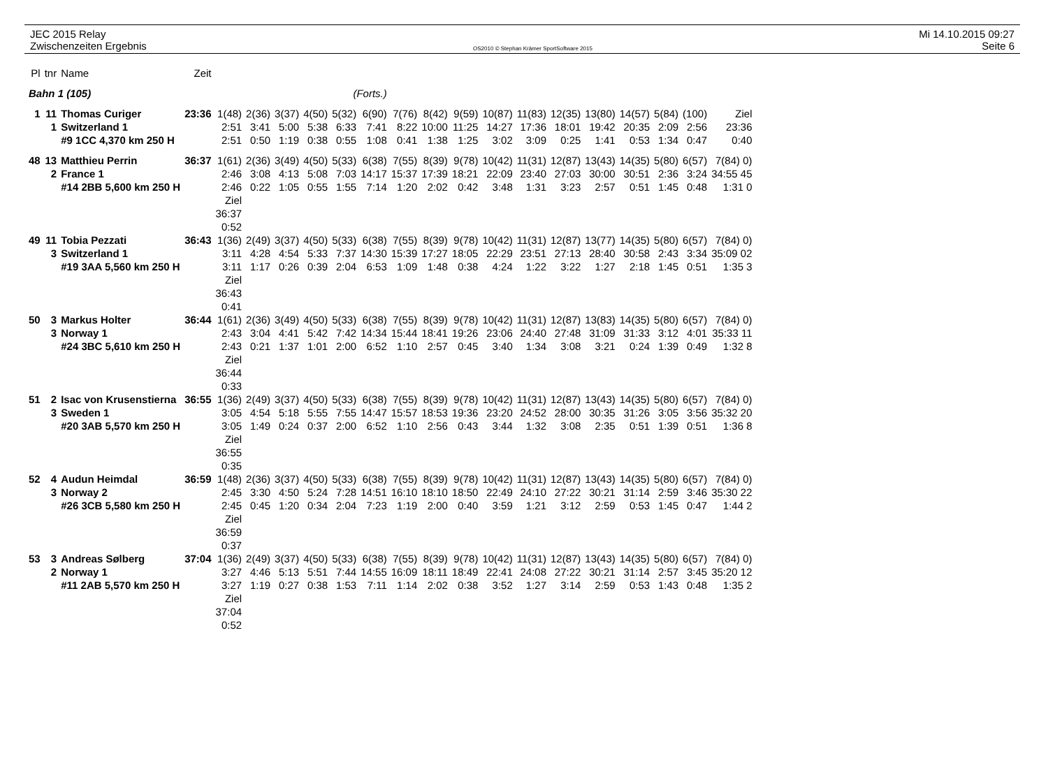JEC 2015 Relay
Zwischenzeiten Ergebnis
OS2010 © Stephan Krämer SportSoftware 2015
Mi 14.10.2015 09:27
Seite 6
| Pl | tnr | Name | Zeit | | | | | | | | | | | | | | | | | |
| Bahn 1 (105) | | | | | | | | (Forts.) | | | | | | | | | | | | |
| 1 | 11 | Thomas Curiger | 23:36 | 1(48) | 2(36) | 3(37) | 4(50) | 5(32) | 6(90) | 7(76) | 8(42) | 9(59) | 10(87) | 11(83) | 12(35) | 13(80) | 14(57) | 5(84) | (100) | Ziel |
| | 1 | Switzerland 1 | | 2:51 | 3:41 | 5:00 | 5:38 | 6:33 | 7:41 | 8:22 | 10:00 | 11:25 | 14:27 | 17:36 | 18:01 | 19:42 | 20:35 | 2:09 | 2:56 | 23:36 |
| | | #9 1CC 4,370 km 250 H | | 2:51 | 0:50 | 1:19 | 0:38 | 0:55 | 1:08 | 0:41 | 1:38 | 1:25 | 3:02 | 3:09 | 0:25 | 1:41 | 0:53 | 1:34 | 0:47 | 0:40 |
| 48 | 13 | Matthieu Perrin | 36:37 | 1(61) | 2(36) | 3(49) | 4(50) | 5(33) | 6(38) | 7(55) | 8(39) | 9(78) | 10(42) | 11(31) | 12(87) | 13(43) | 14(35) | 5(80) | 6(57) | 7(84) 0) |
| | 2 | France 1 | | 2:46 | 3:08 | 4:13 | 5:08 | 7:03 | 14:17 | 15:37 | 17:39 | 18:21 | 22:09 | 23:40 | 27:03 | 30:00 | 30:51 | 2:36 | 3:24 | 34:55 45 |
| | | #14 2BB 5,600 km 250 H | | 2:46 | 0:22 | 1:05 | 0:55 | 1:55 | 7:14 | 1:20 | 2:02 | 0:42 | 3:48 | 1:31 | 3:23 | 2:57 | 0:51 | 1:45 | 0:48 | 1:31 0 |
| | | | | Ziel 36:37 0:52 | | | | | | | | | | | | | | | | |
| 49 | 11 | Tobia Pezzati | 36:43 | 1(36) | 2(49) | 3(37) | 4(50) | 5(33) | 6(38) | 7(55) | 8(39) | 9(78) | 10(42) | 11(31) | 12(87) | 13(77) | 14(35) | 5(80) | 6(57) | 7(84) 0) |
| | 3 | Switzerland 1 | | 3:11 | 4:28 | 4:54 | 5:33 | 7:37 | 14:30 | 15:39 | 17:27 | 18:05 | 22:29 | 23:51 | 27:13 | 28:40 | 30:58 | 2:43 | 3:34 | 35:09 02 |
| | | #19 3AA 5,560 km 250 H | | 3:11 | 1:17 | 0:26 | 0:39 | 2:04 | 6:53 | 1:09 | 1:48 | 0:38 | 4:24 | 1:22 | 3:22 | 1:27 | 2:18 | 1:45 | 0:51 | 1:35 3 |
| | | | | Ziel 36:43 0:41 | | | | | | | | | | | | | | | | |
| 50 | 3 | Markus Holter | 36:44 | 1(61) | 2(36) | 3(49) | 4(50) | 5(33) | 6(38) | 7(55) | 8(39) | 9(78) | 10(42) | 11(31) | 12(87) | 13(83) | 14(35) | 5(80) | 6(57) | 7(84) 0) |
| | 3 | Norway 1 | | 2:43 | 3:04 | 4:41 | 5:42 | 7:42 | 14:34 | 15:44 | 18:41 | 19:26 | 23:06 | 24:40 | 27:48 | 31:09 | 31:33 | 3:12 | 4:01 | 35:33 11 |
| | | #24 3BC 5,610 km 250 H | | 2:43 | 0:21 | 1:37 | 1:01 | 2:00 | 6:52 | 1:10 | 2:57 | 0:45 | 3:40 | 1:34 | 3:08 | 3:21 | 0:24 | 1:39 | 0:49 | 1:32 8 |
| | | | | Ziel 36:44 0:33 | | | | | | | | | | | | | | | | |
| 51 | 2 | Isac von Krusenstierna | 36:55 | 1(36) | 2(49) | 3(37) | 4(50) | 5(33) | 6(38) | 7(55) | 8(39) | 9(78) | 10(42) | 11(31) | 12(87) | 13(43) | 14(35) | 5(80) | 6(57) | 7(84) 0) |
| | 3 | Sweden 1 | | 3:05 | 4:54 | 5:18 | 5:55 | 7:55 | 14:47 | 15:57 | 18:53 | 19:36 | 23:20 | 24:52 | 28:00 | 30:35 | 31:26 | 3:05 | 3:56 | 35:32 20 |
| | | #20 3AB 5,570 km 250 H | | 3:05 | 1:49 | 0:24 | 0:37 | 2:00 | 6:52 | 1:10 | 2:56 | 0:43 | 3:44 | 1:32 | 3:08 | 2:35 | 0:51 | 1:39 | 0:51 | 1:36 8 |
| | | | | Ziel 36:55 0:35 | | | | | | | | | | | | | | | | |
| 52 | 4 | Audun Heimdal | 36:59 | 1(48) | 2(36) | 3(37) | 4(50) | 5(33) | 6(38) | 7(55) | 8(39) | 9(78) | 10(42) | 11(31) | 12(87) | 13(43) | 14(35) | 5(80) | 6(57) | 7(84) 0) |
| | 3 | Norway 2 | | 2:45 | 3:30 | 4:50 | 5:24 | 7:28 | 14:51 | 16:10 | 18:10 | 18:50 | 22:49 | 24:10 | 27:22 | 30:21 | 31:14 | 2:59 | 3:46 | 35:30 22 |
| | | #26 3CB 5,580 km 250 H | | 2:45 | 0:45 | 1:20 | 0:34 | 2:04 | 7:23 | 1:19 | 2:00 | 0:40 | 3:59 | 1:21 | 3:12 | 2:59 | 0:53 | 1:45 | 0:47 | 1:44 2 |
| | | | | Ziel 36:59 0:37 | | | | | | | | | | | | | | | | |
| 53 | 3 | Andreas Sølberg | 37:04 | 1(36) | 2(49) | 3(37) | 4(50) | 5(33) | 6(38) | 7(55) | 8(39) | 9(78) | 10(42) | 11(31) | 12(87) | 13(43) | 14(35) | 5(80) | 6(57) | 7(84) 0) |
| | 2 | Norway 1 | | 3:27 | 4:46 | 5:13 | 5:51 | 7:44 | 14:55 | 16:09 | 18:11 | 18:49 | 22:41 | 24:08 | 27:22 | 30:21 | 31:14 | 2:57 | 3:45 | 35:20 12 |
| | | #11 2AB 5,570 km 250 H | | 3:27 | 1:19 | 0:27 | 0:38 | 1:53 | 7:11 | 1:14 | 2:02 | 0:38 | 3:52 | 1:27 | 3:14 | 2:59 | 0:53 | 1:43 | 0:48 | 1:35 2 |
| | | | | Ziel 37:04 0:52 | | | | | | | | | | | | | | | | |